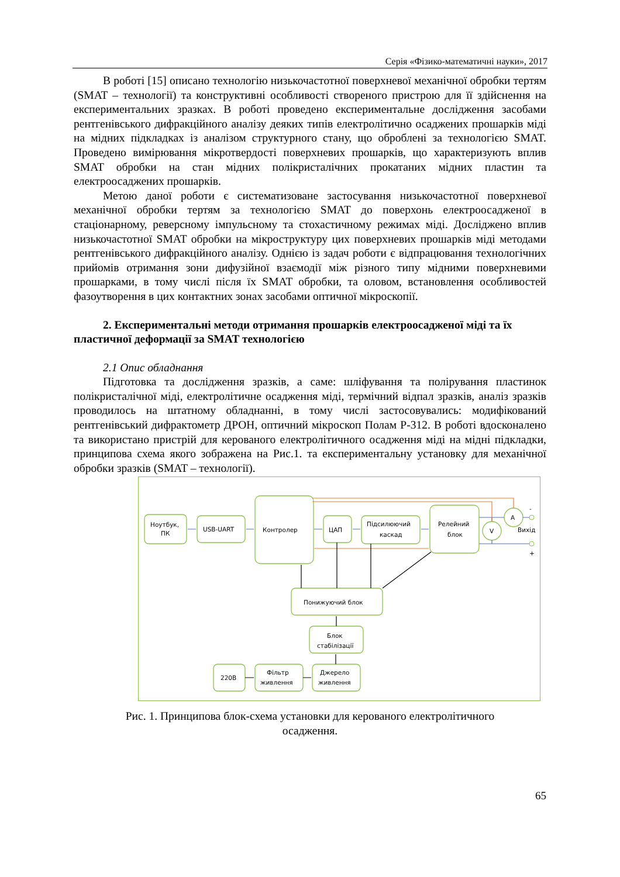Серія «Фізико-математичні науки», 2017
В роботі [15] описано технологію низькочастотної поверхневої механічної обробки тертям (SMAT – технології) та конструктивні особливості створеного пристрою для її здійснення на експериментальних зразках. В роботі проведено експериментальне дослідження засобами рентгенівського дифракційного аналізу деяких типів електролітично осаджених прошарків міді на мідних підкладках із аналізом структурного стану, що оброблені за технологією SMAT. Проведено вимірювання мікротвердості поверхневих прошарків, що характеризують вплив SMAT обробки на стан мідних полікристалічних прокатаних мідних пластин та електроосаджених прошарків.
Метою даної роботи є систематизоване застосування низькочастотної поверхневої механічної обробки тертям за технологією SMAT до поверхонь електроосадженої в стаціонарному, реверсному імпульсному та стохастичному режимах міді. Досліджено вплив низькочастотної SMAT обробки на мікроструктуру цих поверхневих прошарків міді методами рентгенівського дифракційного аналізу. Однією із задач роботи є відпрацювання технологічних прийомів отримання зони дифузійної взаємодії між різного типу мідними поверхневими прошарками, в тому числі після їх SMAT обробки, та оловом, встановлення особливостей фазоутворення в цих контактних зонах засобами оптичної мікроскопії.
2. Експериментальні методи отримання прошарків електроосадженої міді та їх пластичної деформації за SMAT технологією
2.1 Опис обладнання
Підготовка та дослідження зразків, а саме: шліфування та полірування пластинок полікристалічної міді, електролітичне осадження міді, термічний відпал зразків, аналіз зразків проводилось на штатному обладнанні, в тому числі застосовувались: модифікований рентгенівський дифрактометр ДРОН, оптичний мікроскоп Полам Р-312. В роботі вдосконалено та використано пристрій для керованого електролітичного осадження міді на мідні підкладки, принципова схема якого зображена на Рис.1. та експериментальну установку для механічної обробки зразків (SMAT – технології).
Ноутбук,
ПК
USB-UART
Контролер
ЦАП
Підсилюючий
каскад
Релейний
блок
A
V
Вихід
-
+
Понижуючий блок
Блок
стабілізації
220В
Фільтр
живлення
Джерело
живлення
Рис. 1. Принципова блок-схема установки для керованого електролітичного
осадження.
65